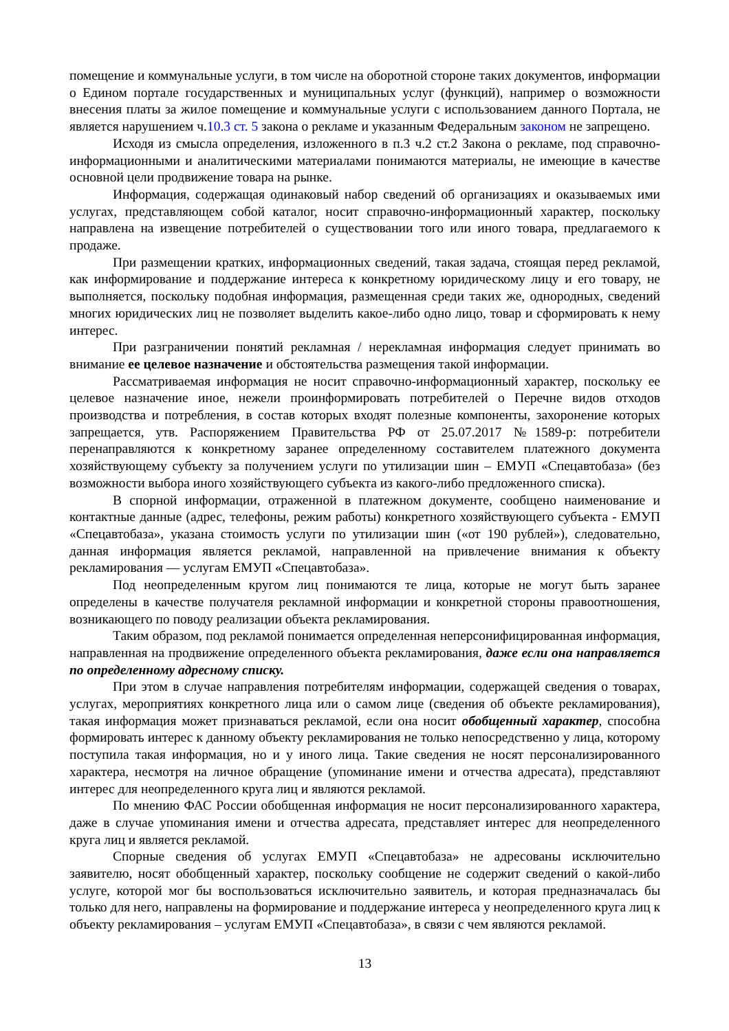помещение и коммунальные услуги, в том числе на оборотной стороне таких документов, информации о Едином портале государственных и муниципальных услуг (функций), например о возможности внесения платы за жилое помещение и коммунальные услуги с использованием данного Портала, не является нарушением ч.10.3 ст. 5 закона о рекламе и указанным Федеральным законом не запрещено.
Исходя из смысла определения, изложенного в п.3 ч.2 ст.2 Закона о рекламе, под справочно-информационными и аналитическими материалами понимаются материалы, не имеющие в качестве основной цели продвижение товара на рынке.
Информация, содержащая одинаковый набор сведений об организациях и оказываемых ими услугах, представляющем собой каталог, носит справочно-информационный характер, поскольку направлена на извещение потребителей о существовании того или иного товара, предлагаемого к продаже.
При размещении кратких, информационных сведений, такая задача, стоящая перед рекламой, как информирование и поддержание интереса к конкретному юридическому лицу и его товару, не выполняется, поскольку подобная информация, размещенная среди таких же, однородных, сведений многих юридических лиц не позволяет выделить какое-либо одно лицо, товар и сформировать к нему интерес.
При разграничении понятий рекламная / нерекламная информация следует принимать во внимание ее целевое назначение и обстоятельства размещения такой информации.
Рассматриваемая информация не носит справочно-информационный характер, поскольку ее целевое назначение иное, нежели проинформировать потребителей о Перечне видов отходов производства и потребления, в состав которых входят полезные компоненты, захоронение которых запрещается, утв. Распоряжением Правительства РФ от 25.07.2017 №1589-р: потребители перенаправляются к конкретному заранее определенному составителем платежного документа хозяйствующему субъекту за получением услуги по утилизации шин – ЕМУП «Спецавтобаза» (без возможности выбора иного хозяйствующего субъекта из какого-либо предложенного списка).
В спорной информации, отраженной в платежном документе, сообщено наименование и контактные данные (адрес, телефоны, режим работы) конкретного хозяйствующего субъекта - ЕМУП «Спецавтобаза», указана стоимость услуги по утилизации шин («от 190 рублей»), следовательно, данная информация является рекламой, направленной на привлечение внимания к объекту рекламирования — услугам ЕМУП «Спецавтобаза».
Под неопределенным кругом лиц понимаются те лица, которые не могут быть заранее определены в качестве получателя рекламной информации и конкретной стороны правоотношения, возникающего по поводу реализации объекта рекламирования.
Таким образом, под рекламой понимается определенная неперсонифицированная информация, направленная на продвижение определенного объекта рекламирования, даже если она направляется по определенному адресному списку.
При этом в случае направления потребителям информации, содержащей сведения о товарах, услугах, мероприятиях конкретного лица или о самом лице (сведения об объекте рекламирования), такая информация может признаваться рекламой, если она носит обобщенный характер, способна формировать интерес к данному объекту рекламирования не только непосредственно у лица, которому поступила такая информация, но и у иного лица. Такие сведения не носят персонализированного характера, несмотря на личное обращение (упоминание имени и отчества адресата), представляют интерес для неопределенного круга лиц и являются рекламой.
По мнению ФАС России обобщенная информация не носит персонализированного характера, даже в случае упоминания имени и отчества адресата, представляет интерес для неопределенного круга лиц и является рекламой.
Спорные сведения об услугах ЕМУП «Спецавтобаза» не адресованы исключительно заявителю, носят обобщенный характер, поскольку сообщение не содержит сведений о какой-либо услуге, которой мог бы воспользоваться исключительно заявитель, и которая предназначалась бы только для него, направлены на формирование и поддержание интереса у неопределенного круга лиц к объекту рекламирования – услугам ЕМУП «Спецавтобаза», в связи с чем являются рекламой.
13